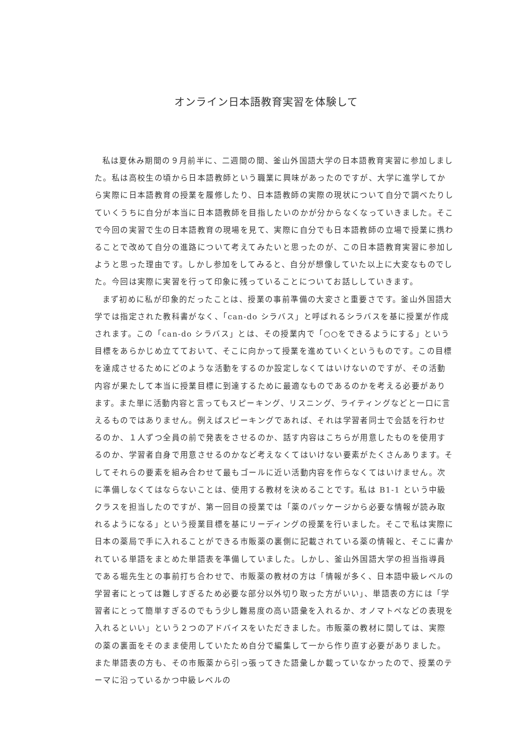オンライン日本語教育実習を体験して
私は夏休み期間の９月前半に、二週間の間、釜山外国語大学の日本語教育実習に参加しました。私は高校生の頃から日本語教師という職業に興味があったのですが、大学に進学してから実際に日本語教育の授業を履修したり、日本語教師の実際の現状について自分で調べたりしていくうちに自分が本当に日本語教師を目指したいのかが分からなくなっていきました。そこで今回の実習で生の日本語教育の現場を見て、実際に自分でも日本語教師の立場で授業に携わることで改めて自分の進路について考えてみたいと思ったのが、この日本語教育実習に参加しようと思った理由です。しかし参加をしてみると、自分が想像していた以上に大変なものでした。今回は実際に実習を行って印象に残っていることについてお話ししていきます。
まず初めに私が印象的だったことは、授業の事前準備の大変さと重要さです。釜山外国語大学では指定された教科書がなく、「can-do シラバス」と呼ばれるシラバスを基に授業が作成されます。この「can-do シラバス」とは、その授業内で「○○をできるようにする」という目標をあらかじめ立てておいて、そこに向かって授業を進めていくというものです。この目標を達成させるためにどのような活動をするのか設定しなくてはいけないのですが、その活動内容が果たして本当に授業目標に到達するために最適なものであるのかを考える必要があります。また単に活動内容と言ってもスピーキング、リスニング、ライティングなどと一口に言えるものではありません。例えばスピーキングであれば、それは学習者同士で会話を行わせるのか、１人ずつ全員の前で発表をさせるのか、話す内容はこちらが用意したものを使用するのか、学習者自身で用意させるのかなど考えなくてはいけない要素がたくさんあります。そしてそれらの要素を組み合わせて最もゴールに近い活動内容を作らなくてはいけません。次に準備しなくてはならないことは、使用する教材を決めることです。私は B1-1 という中級クラスを担当したのですが、第一回目の授業では「薬のパッケージから必要な情報が読み取れるようになる」という授業目標を基にリーディングの授業を行いました。そこで私は実際に日本の薬局で手に入れることができる市販薬の裏側に記載されている薬の情報と、そこに書かれている単語をまとめた単語表を準備していました。しかし、釜山外国語大学の担当指導員である堀先生との事前打ち合わせで、市販薬の教材の方は「情報が多く、日本語中級レベルの学習者にとっては難しすぎるため必要な部分以外切り取った方がいい」、単語表の方には「学習者にとって簡単すぎるのでもう少し難易度の高い語彙を入れるか、オノマトペなどの表現を入れるといい」という２つのアドバイスをいただきました。市販薬の教材に関しては、実際の薬の裏面をそのまま使用していたため自分で編集して一から作り直す必要がありました。また単語表の方も、その市販薬から引っ張ってきた語彙しか載っていなかったので、授業のテーマに沿っているかつ中級レベルの